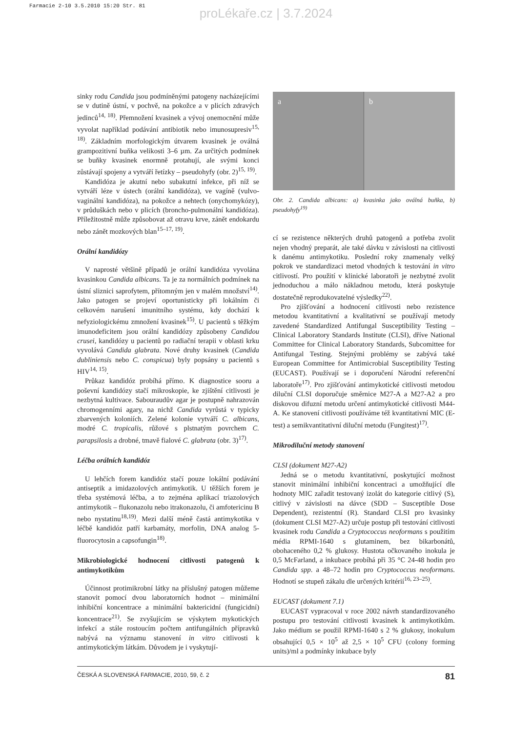Farmacie 2-10 3.5.2010 15:20 Str. 81
proLékaře.cz | 3.7.2024
sinky rodu Candida jsou podmíněnými patogeny nacházejícími se v dutině ústní, v pochvě, na pokožce a v plicích zdravých jedinců<sup>14, 18)</sup>. Přemnožení kvasinek a vývoj onemocnění může vyvolat například podávání antibiotik nebo imunosupresiv<sup>15, 18)</sup>. Základním morfologickým útvarem kvasinek je oválná grampozitivní buňka velikosti 3–6 µm. Za určitých podmínek se buňky kvasinek enormně protahují, ale svými konci zůstávají spojeny a vytváří řetízky – pseudohyfy (obr. 2)<sup>15, 19)</sup>.
Kandidóza je akutní nebo subakutní infekce, při níž se vytváří léze v ústech (orální kandidóza), ve vagíně (vulvo-vaginální kandidóza), na pokožce a nehtech (onychomykózy), v průduškách nebo v plicích (broncho-pulmonální kandidóza). Příležitostně může způsobovat až otravu krve, zánět endokardu nebo zánět mozkových blan<sup>15–17, 19)</sup>.
Orální kandidózy
V naprosté většině případů je orální kandidóza vyvolána kvasinkou Candida albicans. Ta je za normálních podmínek na ústní sliznici saprofytem, přítomným jen v malém množství<sup>14)</sup>. Jako patogen se projeví oportunisticky při lokálním či celkovém narušení imunitního systému, kdy dochází k nefyziologickému zmnožení kvasinek<sup>15)</sup>. U pacientů s těžkým imunodeficitem jsou orální kandidózy způsobeny Candidou crusei, kandidózy u pacientů po radiační terapii v oblasti krku vyvolává Candida glabrata. Nové druhy kvasinek (Candida dubliniensis nebo C. conspicua) byly popsány u pacientů s HIV<sup>14, 15)</sup>.
Průkaz kandidóz probíhá přímo. K diagnostice sooru a poševní kandidózy stačí mikroskopie, ke zjištění citlivosti je nezbytná kultivace. Sabouraudův agar je postupně nahrazován chromogenními agary, na nichž Candida vyrůstá v typicky zbarvených koloniích. Zelené kolonie vytváří C. albicans, modré C. tropicalis, růžové s plstnatým povrchem C. parapsilosis a drobné, tmavě fialové C. glabrata (obr. 3)<sup>17)</sup>.
Léčba orálních kandidóz
U lehčích forem kandidóz stačí pouze lokální podávání antiseptik a imidazolových antimykotik. U těžších forem je třeba systémová léčba, a to zejména aplikací triazolových antimykotik – flukonazolu nebo itrakonazolu, či amfotericinu B nebo nystatinu<sup>18,19)</sup>. Mezi další méně častá antimykotika v léčbě kandidóz patří karbamáty, morfolin, DNA analog 5-fluorocytosin a capsofungin<sup>18)</sup>.
Mikrobiologické hodnocení citlivosti patogenů k antimykotikům
Účinnost protimikrobní látky na příslušný patogen můžeme stanovit pomocí dvou laboratorních hodnot – minimální inhibiční koncentrace a minimální baktericidní (fungicidní) koncentrace<sup>21)</sup>. Se zvyšujícím se výskytem mykotických infekcí a stále rostoucím počtem antifungálních přípravků nabývá na významu stanovení in vitro citlivosti k antimykotickým látkám. Důvodem je i vyskytují-
a b
Obr. 2. Candida albicans: a) kvasinka jako oválná buňka, b) pseudohyfy<sup>19)</sup>
cí se rezistence některých druhů patogenů a potřeba zvolit nejen vhodný preparát, ale také dávku v závislosti na citlivosti k danému antimykotiku. Poslední roky znamenaly velký pokrok ve standardizaci metod vhodných k testování in vitro citlivostí. Pro použití v klinické laboratoři je nezbytné zvolit jednoduchou a málo nákladnou metodu, která poskytuje dostatečně reprodukovatelné výsledky<sup>22)</sup>.
Pro zjišťování a hodnocení citlivosti nebo rezistence metodou kvantitativní a kvalitativní se používají metody zavedené Standardized Antifungal Susceptibility Testing – Clinical Laboratory Standards Institute (CLSI), dříve National Committee for Clinical Laboratory Standards, Subcomittee for Antifungal Testing. Stejnými problémy se zabývá také European Committee for Antimicrobial Susceptibility Testing (EUCAST). Používají se i doporučení Národní referenční laboratoře<sup>17)</sup>. Pro zjišťování antimykotické citlivosti metodou diluční CLSI doporučuje směrnice M27-A a M27-A2 a pro diskovou difuzní metodu určení antimykotické citlivosti M44-A. Ke stanovení citlivosti používáme též kvantitativní MIC (E-test) a semikvantitativní diluční metodu (Fungitest)<sup>17)</sup>.
Mikrodiluční metody stanovení
CLSI (dokument M27-A2)
Jedná se o metodu kvantitativní, poskytující možnost stanovit minimální inhibiční koncentraci a umožňující dle hodnoty MIC zařadit testovaný izolát do kategorie citlivý (S), citlivý v závislosti na dávce (SDD – Susceptible Dose Dependent), rezistentní (R). Standard CLSI pro kvasinky (dokument CLSI M27-A2) určuje postup při testování citlivosti kvasinek rodu Candida a Cryptococcus neoformans s použitím média RPMI-1640 s glutaminem, bez bikarbonátů, obohaceného 0,2 % glukosy. Hustota očkovaného inokula je 0,5 McFarland, a inkubace probíhá při 35 °C 24-48 hodin pro Candida spp. a 48–72 hodin pro Cryptococcus neoformans. Hodnotí se stupeň zákalu dle určených kritérií<sup>16, 23–25)</sup>.
EUCAST (dokument 7.1)
EUCAST vypracoval v roce 2002 návrh standardizovaného postupu pro testování citlivosti kvasinek k antimykotikům. Jako médium se použil RPMI-1640 s 2 % glukosy, inokulum obsahující 0,5 × 10<sup>5</sup> až 2,5 × 10<sup>5</sup> CFU (colony forming units)/ml a podmínky inkubace byly
ČESKÁ A SLOVENSKÁ FARMACIE, 2010, 59, č. 2 81